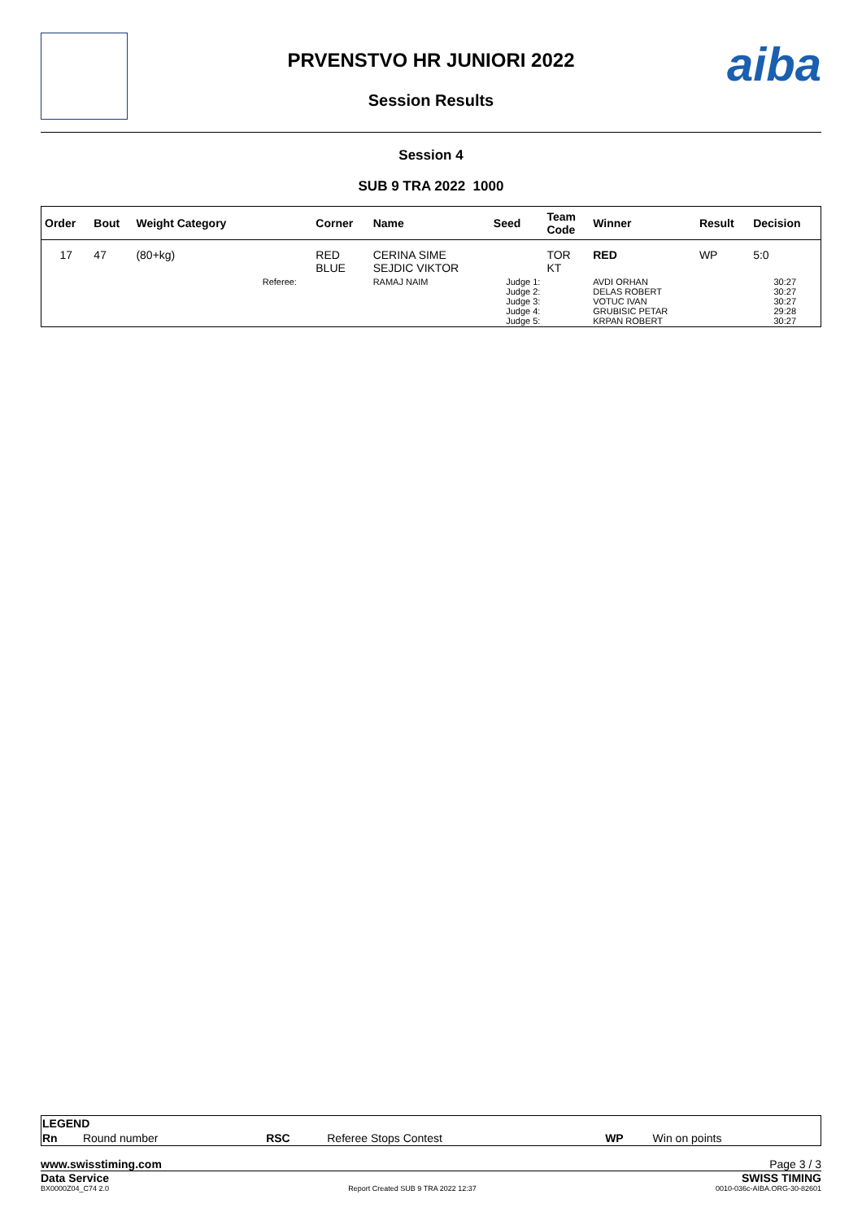PRVENSTVO HR JUNIORI 2022
Session Results
aiba
Session 4
SUB 9 TRA 2022 1000
| Order | Bout | Weight Category | | Corner | Name | Seed | Team Code | Winner | Result | Decision |
| --- | --- | --- | --- | --- | --- | --- | --- | --- | --- | --- |
| 17 | 47 | (80+kg) | | RED BLUE | CERINA SIME SEJDIC VIKTOR | | TOR KT | RED | WP | 5:0 |
| | | | Referee: | | RAMAJ NAIM | Judge 1: Judge 2: Judge 3: Judge 4: Judge 5: | | AVDI ORHAN DELAS ROBERT VOTUC IVAN GRUBISIC PETAR KRPAN ROBERT | | 30:27 30:27 30:27 29:28 30:27 |
| LEGEND | | | | | |
| Rn | Round number | RSC | Referee Stops Contest | WP | Win on points |
www.swisstiming.com Page 3 / 3
Data Service SWISS TIMING
BX0000Z04_C74 2.0 Report Created SUB 9 TRA 2022 12:37 0010-036c-AIBA.ORG-30-82601